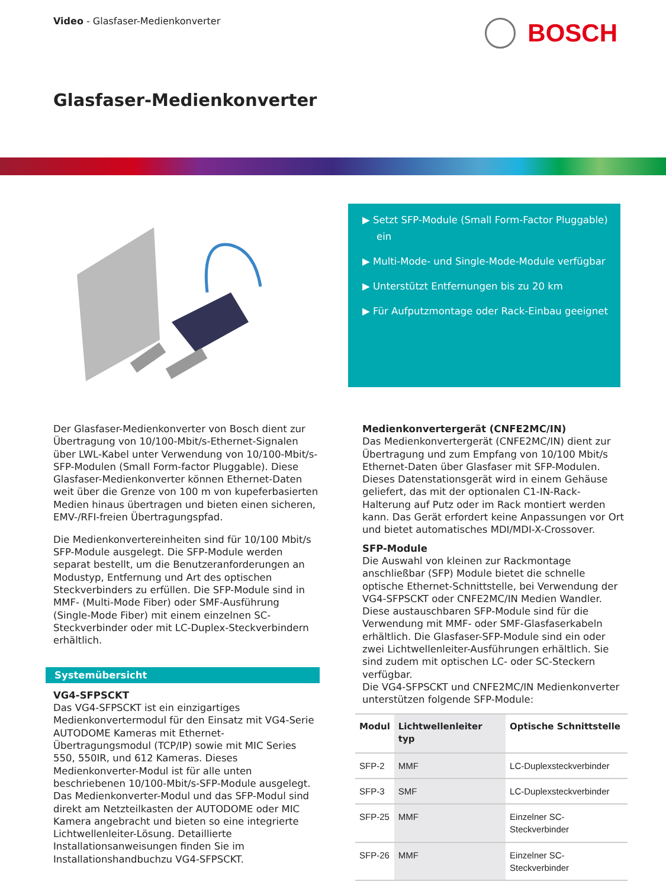Video - Glasfaser-Medienkonverter
BOSCH
Glasfaser-Medienkonverter
▶ Setzt SFP-Module (Small Form-Factor Pluggable) ein
▶ Multi-Mode- und Single-Mode-Module verfügbar
▶ Unterstützt Entfernungen bis zu 20 km
▶ Für Aufputzmontage oder Rack-Einbau geeignet
Der Glasfaser-Medienkonverter von Bosch dient zur Übertragung von 10/100-Mbit/s-Ethernet-Signalen über LWL-Kabel unter Verwendung von 10/100-Mbit/s-SFP-Modulen (Small Form-factor Pluggable). Diese Glasfaser-Medienkonverter können Ethernet-Daten weit über die Grenze von 100 m von kupeferbasierten Medien hinaus übertragen und bieten einen sicheren, EMV-/RFI-freien Übertragungspfad.
Die Medienkonvertereinheiten sind für 10/100 Mbit/s SFP-Module ausgelegt. Die SFP-Module werden separat bestellt, um die Benutzeranforderungen an Modustyp, Entfernung und Art des optischen Steckverbinders zu erfüllen. Die SFP-Module sind in MMF- (Multi-Mode Fiber) oder SMF-Ausführung (Single-Mode Fiber) mit einem einzelnen SC-Steckverbinder oder mit LC-Duplex-Steckverbindern erhältlich.
Systemübersicht
VG4-SFPSCKT
Das VG4-SFPSCKT ist ein einzigartiges Medienkonvertermodul für den Einsatz mit VG4-Serie AUTODOME Kameras mit Ethernet-Übertragungsmodul (TCP/IP) sowie mit MIC Series 550, 550IR, und 612 Kameras. Dieses Medienkonverter-Modul ist für alle unten beschriebenen 10/100-Mbit/s-SFP-Module ausgelegt.
Das Medienkonverter-Modul und das SFP-Modul sind direkt am Netzteilkasten der AUTODOME oder MIC Kamera angebracht und bieten so eine integrierte Lichtwellenleiter-Lösung. Detaillierte Installationsanweisungen finden Sie im Installationshandbuchzu VG4-SFPSCKT.
Medienkonvertergerät (CNFE2MC/IN)
Das Medienkonvertergerät (CNFE2MC/IN) dient zur Übertragung und zum Empfang von 10/100 Mbit/s Ethernet-Daten über Glasfaser mit SFP-Modulen. Dieses Datenstationsgerät wird in einem Gehäuse geliefert, das mit der optionalen C1-IN-Rack-Halterung auf Putz oder im Rack montiert werden kann. Das Gerät erfordert keine Anpassungen vor Ort und bietet automatisches MDI/MDI-X-Crossover.
SFP-Module
Die Auswahl von kleinen zur Rackmontage anschließbar (SFP) Module bietet die schnelle optische Ethernet-Schnittstelle, bei Verwendung der VG4-SFPSCKT oder CNFE2MC/IN Medien Wandler. Diese austauschbaren SFP-Module sind für die Verwendung mit MMF- oder SMF-Glasfaserkabeln erhältlich. Die Glasfaser-SFP-Module sind ein oder zwei Lichtwellenleiter-Ausführungen erhältlich. Sie sind zudem mit optischen LC- oder SC-Steckern verfügbar.
Die VG4-SFPSCKT und CNFE2MC/IN Medienkonverter unterstützen folgende SFP-Module:
| Modul | Lichtwellenleiter typ | Optische Schnittstelle |
| --- | --- | --- |
| SFP-2 | MMF | LC-Duplexsteckverbinder |
| SFP-3 | SMF | LC-Duplexsteckverbinder |
| SFP-25 | MMF | Einzelner SC-Steckverbinder |
| SFP-26 | MMF | Einzelner SC-Steckverbinder |